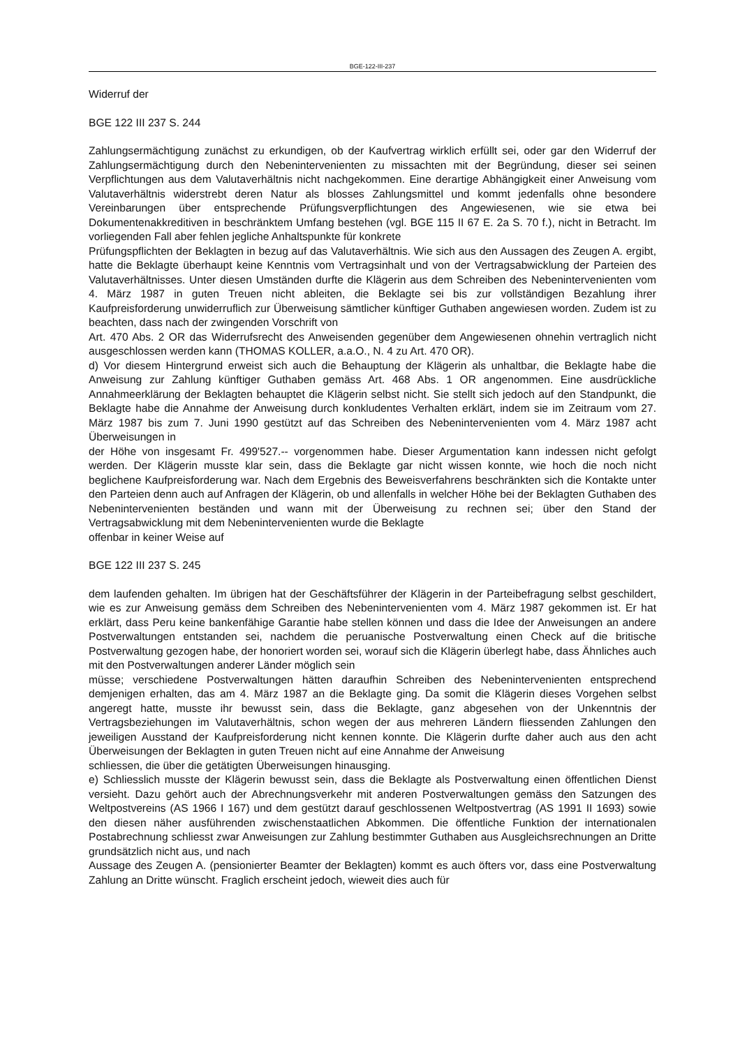BGE-122-III-237
Widerruf der
BGE 122 III 237 S. 244
Zahlungsermächtigung zunächst zu erkundigen, ob der Kaufvertrag wirklich erfüllt sei, oder gar den Widerruf der Zahlungsermächtigung durch den Nebenintervenienten zu missachten mit der Begründung, dieser sei seinen Verpflichtungen aus dem Valutaverhältnis nicht nachgekommen. Eine derartige Abhängigkeit einer Anweisung vom Valutaverhältnis widerstrebt deren Natur als blosses Zahlungsmittel und kommt jedenfalls ohne besondere Vereinbarungen über entsprechende Prüfungsverpflichtungen des Angewiesenen, wie sie etwa bei Dokumentenakkreditiven in beschränktem Umfang bestehen (vgl. BGE 115 II 67 E. 2a S. 70 f.), nicht in Betracht. Im vorliegenden Fall aber fehlen jegliche Anhaltspunkte für konkrete
Prüfungspflichten der Beklagten in bezug auf das Valutaverhältnis. Wie sich aus den Aussagen des Zeugen A. ergibt, hatte die Beklagte überhaupt keine Kenntnis vom Vertragsinhalt und von der Vertragsabwicklung der Parteien des Valutaverhältnisses. Unter diesen Umständen durfte die Klägerin aus dem Schreiben des Nebenintervenienten vom 4. März 1987 in guten Treuen nicht ableiten, die Beklagte sei bis zur vollständigen Bezahlung ihrer Kaufpreisforderung unwiderruflich zur Überweisung sämtlicher künftiger Guthaben angewiesen worden. Zudem ist zu beachten, dass nach der zwingenden Vorschrift von
Art. 470 Abs. 2 OR das Widerrufsrecht des Anweisenden gegenüber dem Angewiesenen ohnehin vertraglich nicht ausgeschlossen werden kann (THOMAS KOLLER, a.a.O., N. 4 zu Art. 470 OR).
d) Vor diesem Hintergrund erweist sich auch die Behauptung der Klägerin als unhaltbar, die Beklagte habe die Anweisung zur Zahlung künftiger Guthaben gemäss Art. 468 Abs. 1 OR angenommen. Eine ausdrückliche Annahmeerklärung der Beklagten behauptet die Klägerin selbst nicht. Sie stellt sich jedoch auf den Standpunkt, die Beklagte habe die Annahme der Anweisung durch konkludentes Verhalten erklärt, indem sie im Zeitraum vom 27. März 1987 bis zum 7. Juni 1990 gestützt auf das Schreiben des Nebenintervenienten vom 4. März 1987 acht Überweisungen in
der Höhe von insgesamt Fr. 499'527.-- vorgenommen habe. Dieser Argumentation kann indessen nicht gefolgt werden. Der Klägerin musste klar sein, dass die Beklagte gar nicht wissen konnte, wie hoch die noch nicht beglichene Kaufpreisforderung war. Nach dem Ergebnis des Beweisverfahrens beschränkten sich die Kontakte unter den Parteien denn auch auf Anfragen der Klägerin, ob und allenfalls in welcher Höhe bei der Beklagten Guthaben des Nebenintervenienten beständen und wann mit der Überweisung zu rechnen sei; über den Stand der Vertragsabwicklung mit dem Nebenintervenienten wurde die Beklagte
offenbar in keiner Weise auf
BGE 122 III 237 S. 245
dem laufenden gehalten. Im übrigen hat der Geschäftsführer der Klägerin in der Parteibefragung selbst geschildert, wie es zur Anweisung gemäss dem Schreiben des Nebenintervenienten vom 4. März 1987 gekommen ist. Er hat erklärt, dass Peru keine bankenfähige Garantie habe stellen können und dass die Idee der Anweisungen an andere Postverwaltungen entstanden sei, nachdem die peruanische Postverwaltung einen Check auf die britische Postverwaltung gezogen habe, der honoriert worden sei, worauf sich die Klägerin überlegt habe, dass Ähnliches auch mit den Postverwaltungen anderer Länder möglich sein
müsse; verschiedene Postverwaltungen hätten daraufhin Schreiben des Nebenintervenienten entsprechend demjenigen erhalten, das am 4. März 1987 an die Beklagte ging. Da somit die Klägerin dieses Vorgehen selbst angeregt hatte, musste ihr bewusst sein, dass die Beklagte, ganz abgesehen von der Unkenntnis der Vertragsbeziehungen im Valutaverhältnis, schon wegen der aus mehreren Ländern fliessenden Zahlungen den jeweiligen Ausstand der Kaufpreisforderung nicht kennen konnte. Die Klägerin durfte daher auch aus den acht Überweisungen der Beklagten in guten Treuen nicht auf eine Annahme der Anweisung
schliessen, die über die getätigten Überweisungen hinausging.
e) Schliesslich musste der Klägerin bewusst sein, dass die Beklagte als Postverwaltung einen öffentlichen Dienst versieht. Dazu gehört auch der Abrechnungsverkehr mit anderen Postverwaltungen gemäss den Satzungen des Weltpostvereins (AS 1966 I 167) und dem gestützt darauf geschlossenen Weltpostvertrag (AS 1991 II 1693) sowie den diesen näher ausführenden zwischenstaatlichen Abkommen. Die öffentliche Funktion der internationalen Postabrechnung schliesst zwar Anweisungen zur Zahlung bestimmter Guthaben aus Ausgleichsrechnungen an Dritte grundsätzlich nicht aus, und nach
Aussage des Zeugen A. (pensionierter Beamter der Beklagten) kommt es auch öfters vor, dass eine Postverwaltung Zahlung an Dritte wünscht. Fraglich erscheint jedoch, wieweit dies auch für